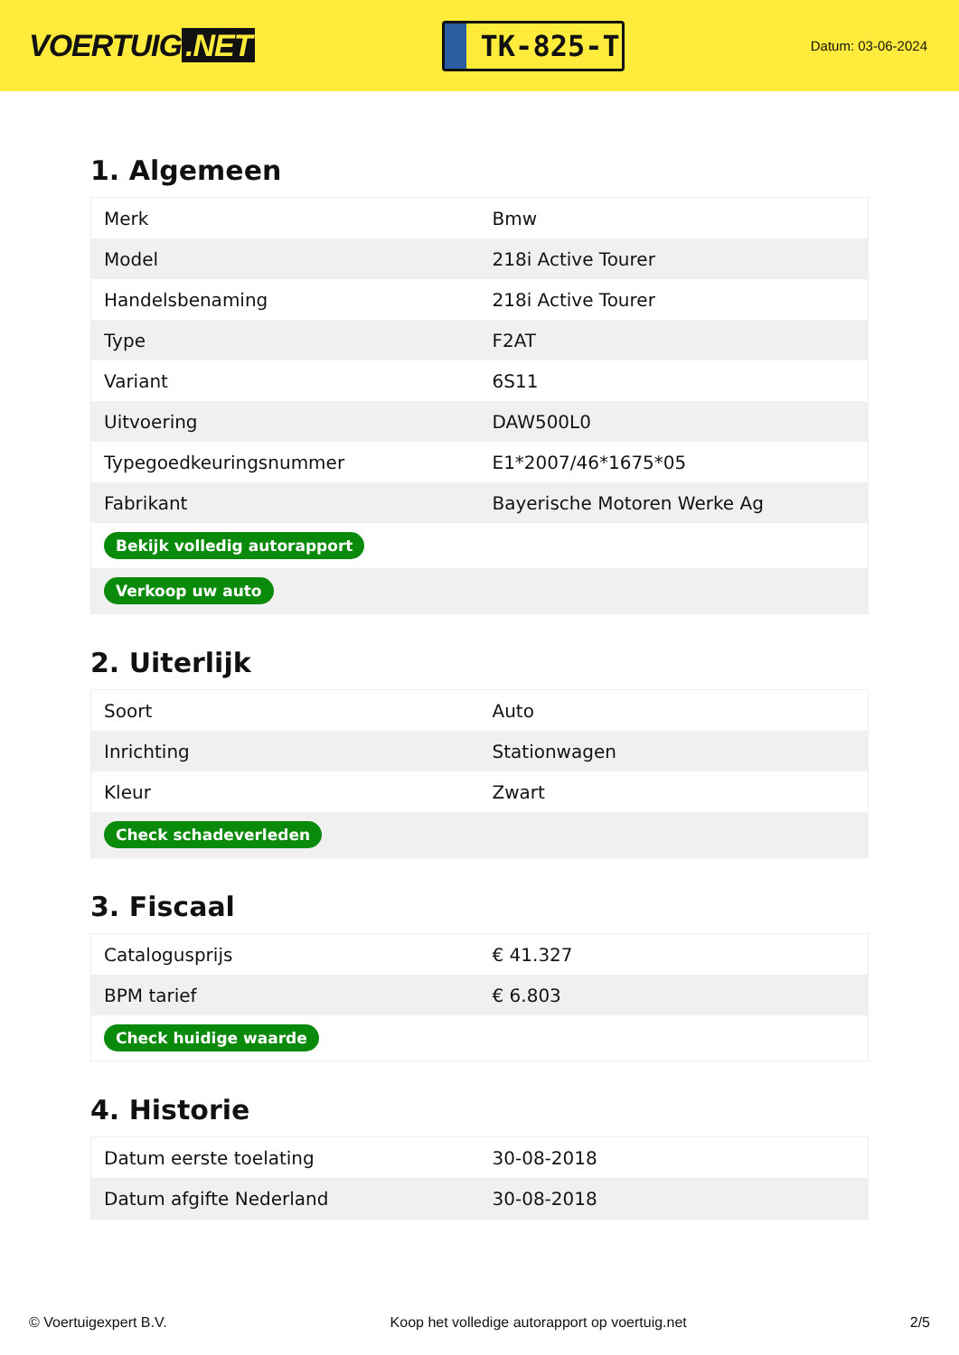VOERTUIG.NET
TK-825-T
Datum: 03-06-2024
1. Algemeen
| Merk | Bmw |
| Model | 218i Active Tourer |
| Handelsbenaming | 218i Active Tourer |
| Type | F2AT |
| Variant | 6S11 |
| Uitvoering | DAW500L0 |
| Typegoedkeuringsnummer | E1*2007/46*1675*05 |
| Fabrikant | Bayerische Motoren Werke Ag |
| Bekijk volledig autorapport | |
| Verkoop uw auto | |
2. Uiterlijk
| Soort | Auto |
| Inrichting | Stationwagen |
| Kleur | Zwart |
| Check schadeverleden | |
3. Fiscaal
| Catalogusprijs | € 41.327 |
| BPM tarief | € 6.803 |
| Check huidige waarde | |
4. Historie
| Datum eerste toelating | 30-08-2018 |
| Datum afgifte Nederland | 30-08-2018 |
© Voertuigexpert B.V. Koop het volledige autorapport op voertuig.net 2/5